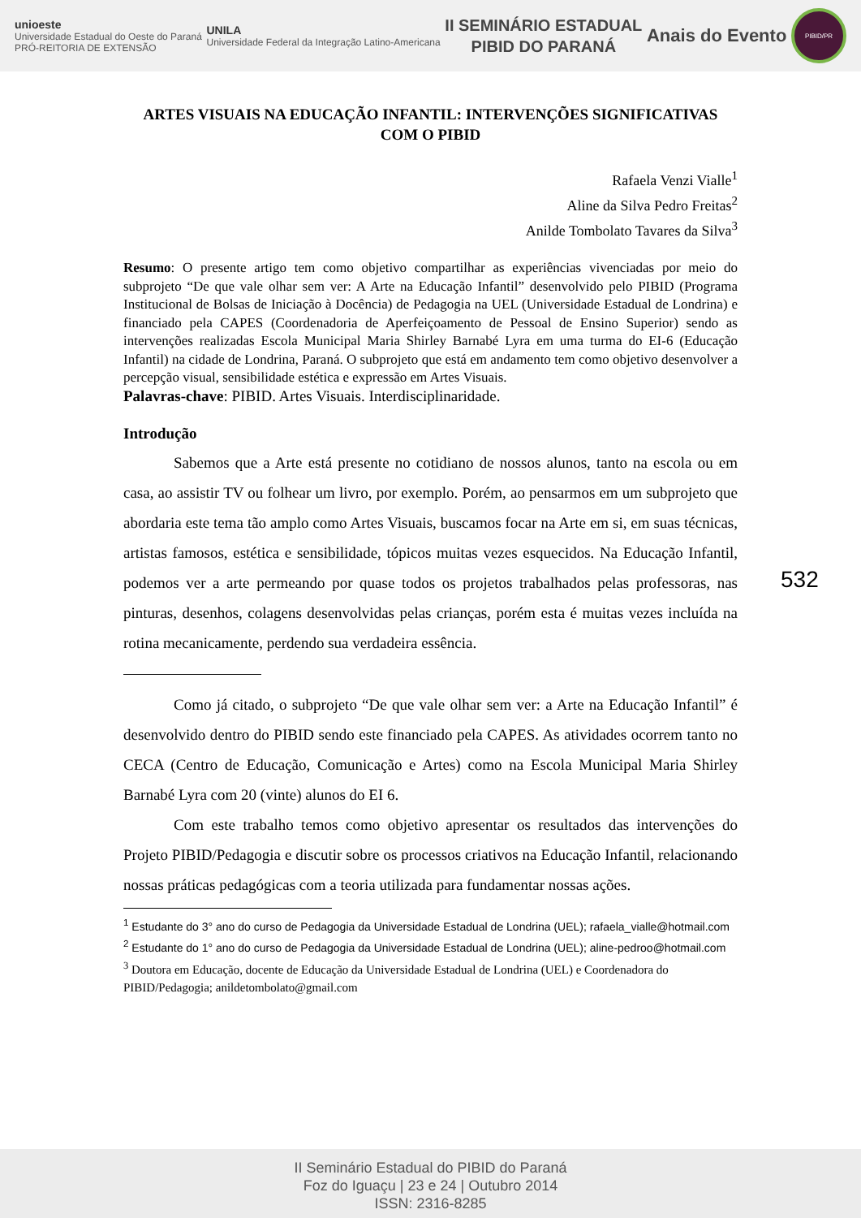unioeste
Universidade Estadual do Oeste do Paraná
PRÓ-REITORIA DE EXTENSÃO
UNILA
Universidade Federal da Integração Latino-Americana
II SEMINÁRIO ESTADUAL
PIBID DO PARANÁ
Anais do Evento
PIBID/PR
532
ARTES VISUAIS NA EDUCAÇÃO INFANTIL: INTERVENÇÕES SIGNIFICATIVAS COM O PIBID
Rafaela Venzi Vialle<sup>1</sup>
Aline da Silva Pedro Freitas<sup>2</sup>
Anilde Tombolato Tavares da Silva<sup>3</sup>
Resumo: O presente artigo tem como objetivo compartilhar as experiências vivenciadas por meio do subprojeto “De que vale olhar sem ver: A Arte na Educação Infantil” desenvolvido pelo PIBID (Programa Institucional de Bolsas de Iniciação à Docência) de Pedagogia na UEL (Universidade Estadual de Londrina) e financiado pela CAPES (Coordenadoria de Aperfeiçoamento de Pessoal de Ensino Superior) sendo as intervenções realizadas Escola Municipal Maria Shirley Barnabé Lyra em uma turma do EI-6 (Educação Infantil) na cidade de Londrina, Paraná. O subprojeto que está em andamento tem como objetivo desenvolver a percepção visual, sensibilidade estética e expressão em Artes Visuais.
Palavras-chave: PIBID. Artes Visuais. Interdisciplinaridade.
Introdução
Sabemos que a Arte está presente no cotidiano de nossos alunos, tanto na escola ou em casa, ao assistir TV ou folhear um livro, por exemplo. Porém, ao pensarmos em um subprojeto que abordaria este tema tão amplo como Artes Visuais, buscamos focar na Arte em si, em suas técnicas, artistas famosos, estética e sensibilidade, tópicos muitas vezes esquecidos. Na Educação Infantil, podemos ver a arte permeando por quase todos os projetos trabalhados pelas professoras, nas pinturas, desenhos, colagens desenvolvidas pelas crianças, porém esta é muitas vezes incluída na rotina mecanicamente, perdendo sua verdadeira essência.
Como já citado, o subprojeto “De que vale olhar sem ver: a Arte na Educação Infantil” é desenvolvido dentro do PIBID sendo este financiado pela CAPES. As atividades ocorrem tanto no CECA (Centro de Educação, Comunicação e Artes) como na Escola Municipal Maria Shirley Barnabé Lyra com 20 (vinte) alunos do EI 6.
Com este trabalho temos como objetivo apresentar os resultados das intervenções do Projeto PIBID/Pedagogia e discutir sobre os processos criativos na Educação Infantil, relacionando nossas práticas pedagógicas com a teoria utilizada para fundamentar nossas ações.
<sup>1</sup> Estudante do 3° ano do curso de Pedagogia da Universidade Estadual de Londrina (UEL); rafaela_vialle@hotmail.com
<sup>2</sup> Estudante do 1° ano do curso de Pedagogia da Universidade Estadual de Londrina (UEL); aline-pedroo@hotmail.com
<sup>3</sup> Doutora em Educação, docente de Educação da Universidade Estadual de Londrina (UEL) e Coordenadora do PIBID/Pedagogia; anildetombolato@gmail.com
II Seminário Estadual do PIBID do Paraná
Foz do Iguaçu | 23 e 24 | Outubro 2014
ISSN: 2316-8285